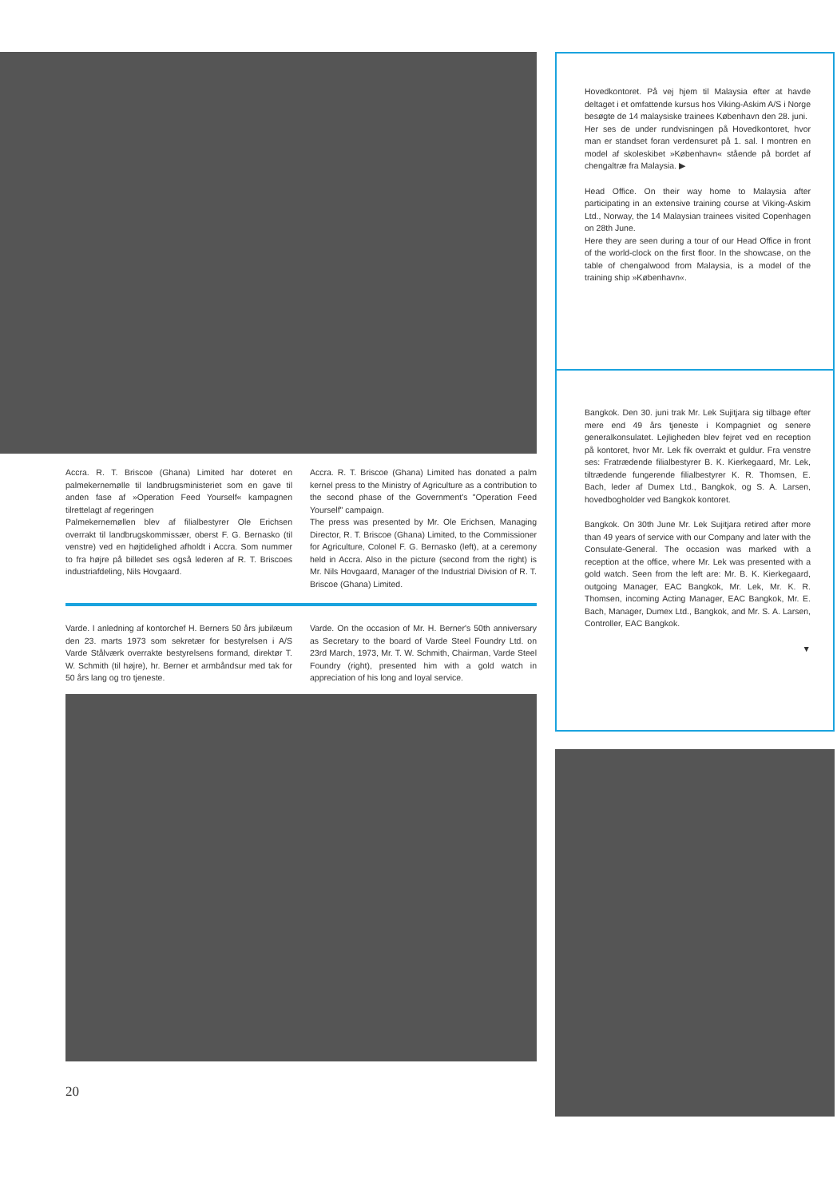Accra. R. T. Briscoe (Ghana) Limited har doteret en palmekernemølle til landbrugsministeriet som en gave til anden fase af »Operation Feed Yourself« kampagnen tilrettelagt af regeringen
Palmekernemøllen blev af filialbestyrer Ole Erichsen overrakt til landbrugskommissær, oberst F. G. Bernasko (til venstre) ved en højtidelighed afholdt i Accra. Som nummer to fra højre på billedet ses også lederen af R. T. Briscoes industriafdeling, Nils Hovgaard.
Accra. R. T. Briscoe (Ghana) Limited has donated a palm kernel press to the Ministry of Agriculture as a contribution to the second phase of the Government's "Operation Feed Yourself" campaign.
The press was presented by Mr. Ole Erichsen, Managing Director, R. T. Briscoe (Ghana) Limited, to the Commissioner for Agriculture, Colonel F. G. Bernasko (left), at a ceremony held in Accra. Also in the picture (second from the right) is Mr. Nils Hovgaard, Manager of the Industrial Division of R. T. Briscoe (Ghana) Limited.
Varde. I anledning af kontorchef H. Berners 50 års jubilæum den 23. marts 1973 som sekretær for bestyrelsen i A/S Varde Stålværk overrakte bestyrelsens formand, direktør T. W. Schmith (til højre), hr. Berner et armbåndsur med tak for 50 års lang og tro tjeneste.
Varde. On the occasion of Mr. H. Berner's 50th anniversary as Secretary to the board of Varde Steel Foundry Ltd. on 23rd March, 1973, Mr. T. W. Schmith, Chairman, Varde Steel Foundry (right), presented him with a gold watch in appreciation of his long and loyal service.
20
Hovedkontoret. På vej hjem til Malaysia efter at havde deltaget i et omfattende kursus hos Viking-Askim A/S i Norge besøgte de 14 malaysiske trainees København den 28. juni.
Her ses de under rundvisningen på Hovedkontoret, hvor man er standset foran verdensuret på 1. sal. I montren en model af skoleskibet »København« stående på bordet af chengaltræ fra Malaysia. ▶
Head Office. On their way home to Malaysia after participating in an extensive training course at Viking-Askim Ltd., Norway, the 14 Malaysian trainees visited Copenhagen on 28th June.
Here they are seen during a tour of our Head Office in front of the world-clock on the first floor. In the showcase, on the table of chengalwood from Malaysia, is a model of the training ship »København«.
Bangkok. Den 30. juni trak Mr. Lek Sujitjara sig tilbage efter mere end 49 års tjeneste i Kompagniet og senere generalkonsulatet. Lejligheden blev fejret ved en reception på kontoret, hvor Mr. Lek fik overrakt et guldur. Fra venstre ses: Fratrædende filialbestyrer B. K. Kierkegaard, Mr. Lek, tiltrædende fungerende filialbestyrer K. R. Thomsen, E. Bach, leder af Dumex Ltd., Bangkok, og S. A. Larsen, hovedbogholder ved Bangkok kontoret.
Bangkok. On 30th June Mr. Lek Sujitjara retired after more than 49 years of service with our Company and later with the Consulate-General. The occasion was marked with a reception at the office, where Mr. Lek was presented with a gold watch. Seen from the left are: Mr. B. K. Kierkegaard, outgoing Manager, EAC Bangkok, Mr. Lek, Mr. K. R. Thomsen, incoming Acting Manager, EAC Bangkok, Mr. E. Bach, Manager, Dumex Ltd., Bangkok, and Mr. S. A. Larsen, Controller, EAC Bangkok.
▼